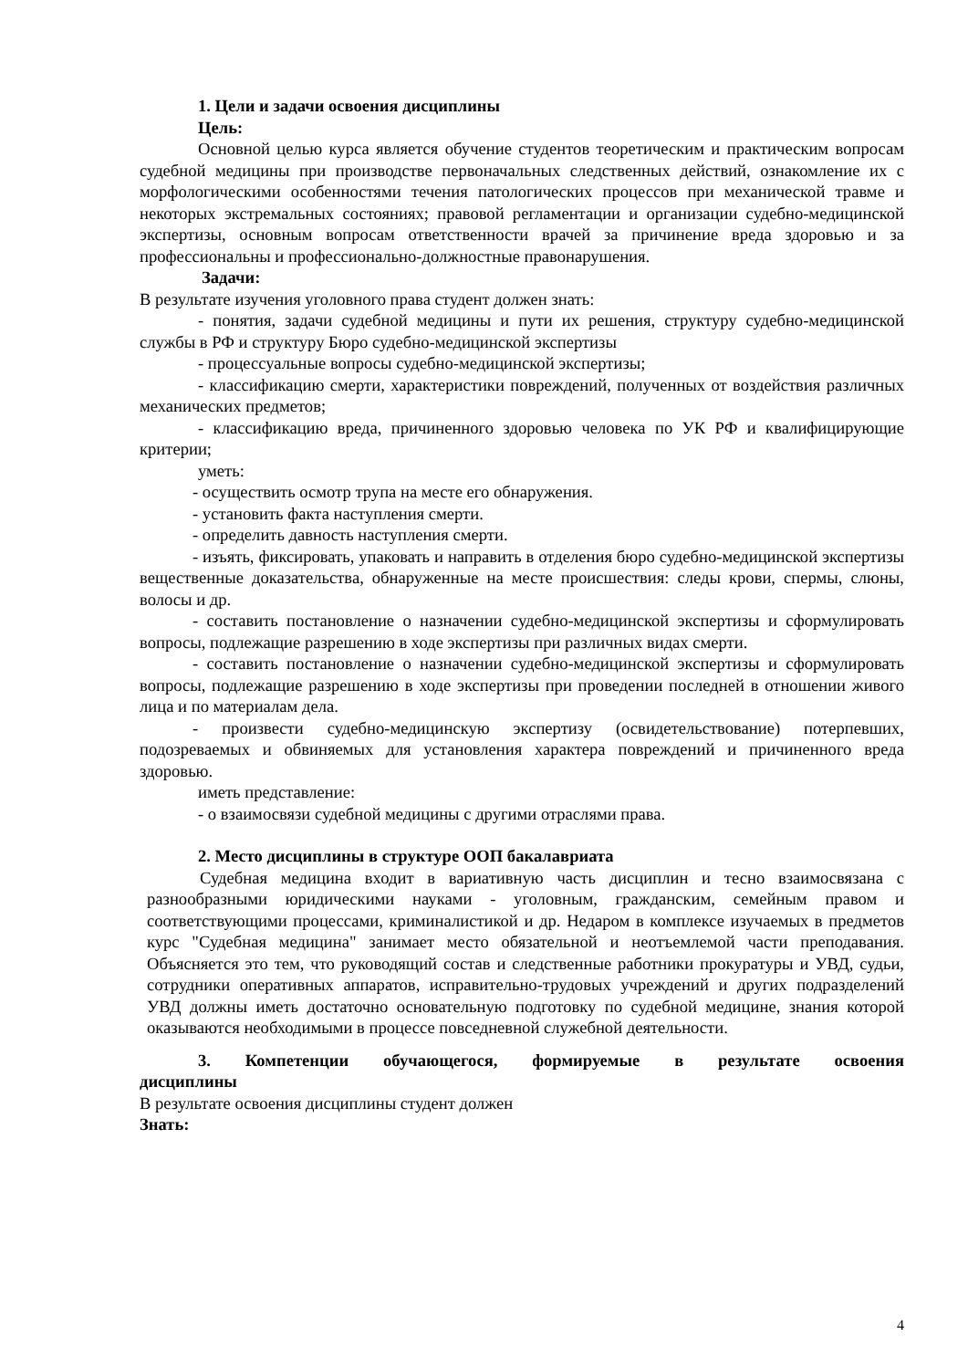1. Цели и задачи освоения дисциплины
Цель:
Основной целью курса является обучение студентов теоретическим и практическим вопросам судебной медицины при производстве первоначальных следственных действий, ознакомление их с морфологическими особенностями течения патологических процессов при механической травме и некоторых экстремальных состояниях; правовой регламентации и организации судебно-медицинской экспертизы, основным вопросам ответственности врачей за причинение вреда здоровью и за профессиональны и профессионально-должностные правонарушения.
Задачи:
В результате изучения уголовного права студент должен знать:
- понятия, задачи судебной медицины и пути их решения, структуру судебно-медицинской службы в РФ и структуру Бюро судебно-медицинской экспертизы
- процессуальные вопросы судебно-медицинской экспертизы;
- классификацию смерти, характеристики повреждений, полученных от воздействия различных механических предметов;
- классификацию вреда, причиненного здоровью человека по УК РФ и квалифицирующие критерии;
уметь:
- осуществить осмотр трупа на месте его обнаружения.
- установить факта наступления смерти.
- определить давность наступления смерти.
- изъять, фиксировать, упаковать и направить в отделения бюро судебно-медицинской экспертизы вещественные доказательства, обнаруженные на месте происшествия: следы крови, спермы, слюны, волосы и др.
- составить постановление о назначении судебно-медицинской экспертизы и сформулировать вопросы, подлежащие разрешению в ходе экспертизы при различных видах смерти.
- составить постановление о назначении судебно-медицинской экспертизы и сформулировать вопросы, подлежащие разрешению в ходе экспертизы при проведении последней в отношении живого лица и по материалам дела.
- произвести судебно-медицинскую экспертизу (освидетельствование) потерпевших, подозреваемых и обвиняемых для установления характера повреждений и причиненного вреда здоровью.
иметь представление:
- о взаимосвязи судебной медицины с другими отраслями права.
2. Место дисциплины в структуре ООП бакалавриата
Судебная медицина входит в вариативную часть дисциплин и тесно взаимосвязана с разнообразными юридическими науками - уголовным, гражданским, семейным правом и соответствующими процессами, криминалистикой и др. Недаром в комплексе изучаемых в предметов курс "Судебная медицина" занимает место обязательной и неотъемлемой части преподавания. Объясняется это тем, что руководящий состав и следственные работники прокуратуры и УВД, судьи, сотрудники оперативных аппаратов, исправительно-трудовых учреждений и других подразделений УВД должны иметь достаточно основательную подготовку по судебной медицине, знания которой оказываются необходимыми в процессе повседневной служебной деятельности.
3. Компетенции обучающегося, формируемые в результате освоения дисциплины
В результате освоения дисциплины студент должен
Знать:
4